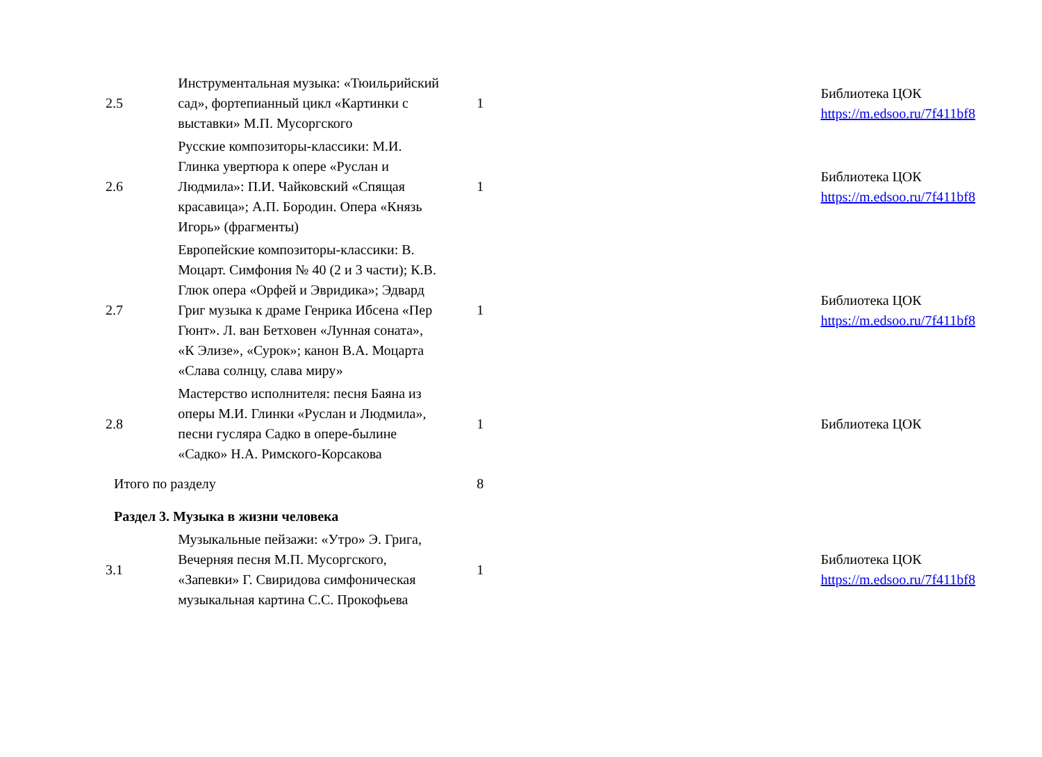| 2.5 | Инструментальная музыка: «Тюильрийский сад», фортепианный цикл «Картинки с выставки» М.П. Мусоргского | 1 | | Библиотека ЦОК https://m.edsoo.ru/7f411bf8 |
| 2.6 | Русские композиторы-классики: М.И. Глинка увертюра к опере «Руслан и Людмила»: П.И. Чайковский «Спящая красавица»; А.П. Бородин. Опера «Князь Игорь» (фрагменты) | 1 | | Библиотека ЦОК https://m.edsoo.ru/7f411bf8 |
| 2.7 | Европейские композиторы-классики: В. Моцарт. Симфония № 40 (2 и 3 части); К.В. Глюк опера «Орфей и Эвридика»; Эдвард Григ музыка к драме Генрика Ибсена «Пер Гюнт». Л. ван Бетховен «Лунная соната», «К Элизе», «Сурок»; канон В.А. Моцарта «Слава солнцу, слава миру» | 1 | | Библиотека ЦОК https://m.edsoo.ru/7f411bf8 |
| 2.8 | Мастерство исполнителя: песня Баяна из оперы М.И. Глинки «Руслан и Людмила», песни гусляра Садко в опере-былине «Садко» Н.А. Римского-Корсакова | 1 | | Библиотека ЦОК |
| Итого по разделу | | 8 | | |
| Раздел 3. Музыка в жизни человека | | | | |
| 3.1 | Музыкальные пейзажи: «Утро» Э. Грига, Вечерняя песня М.П. Мусоргского, «Запевки» Г. Свиридова симфоническая музыкальная картина С.С. Прокофьева | 1 | | Библиотека ЦОК https://m.edsoo.ru/7f411bf8 |